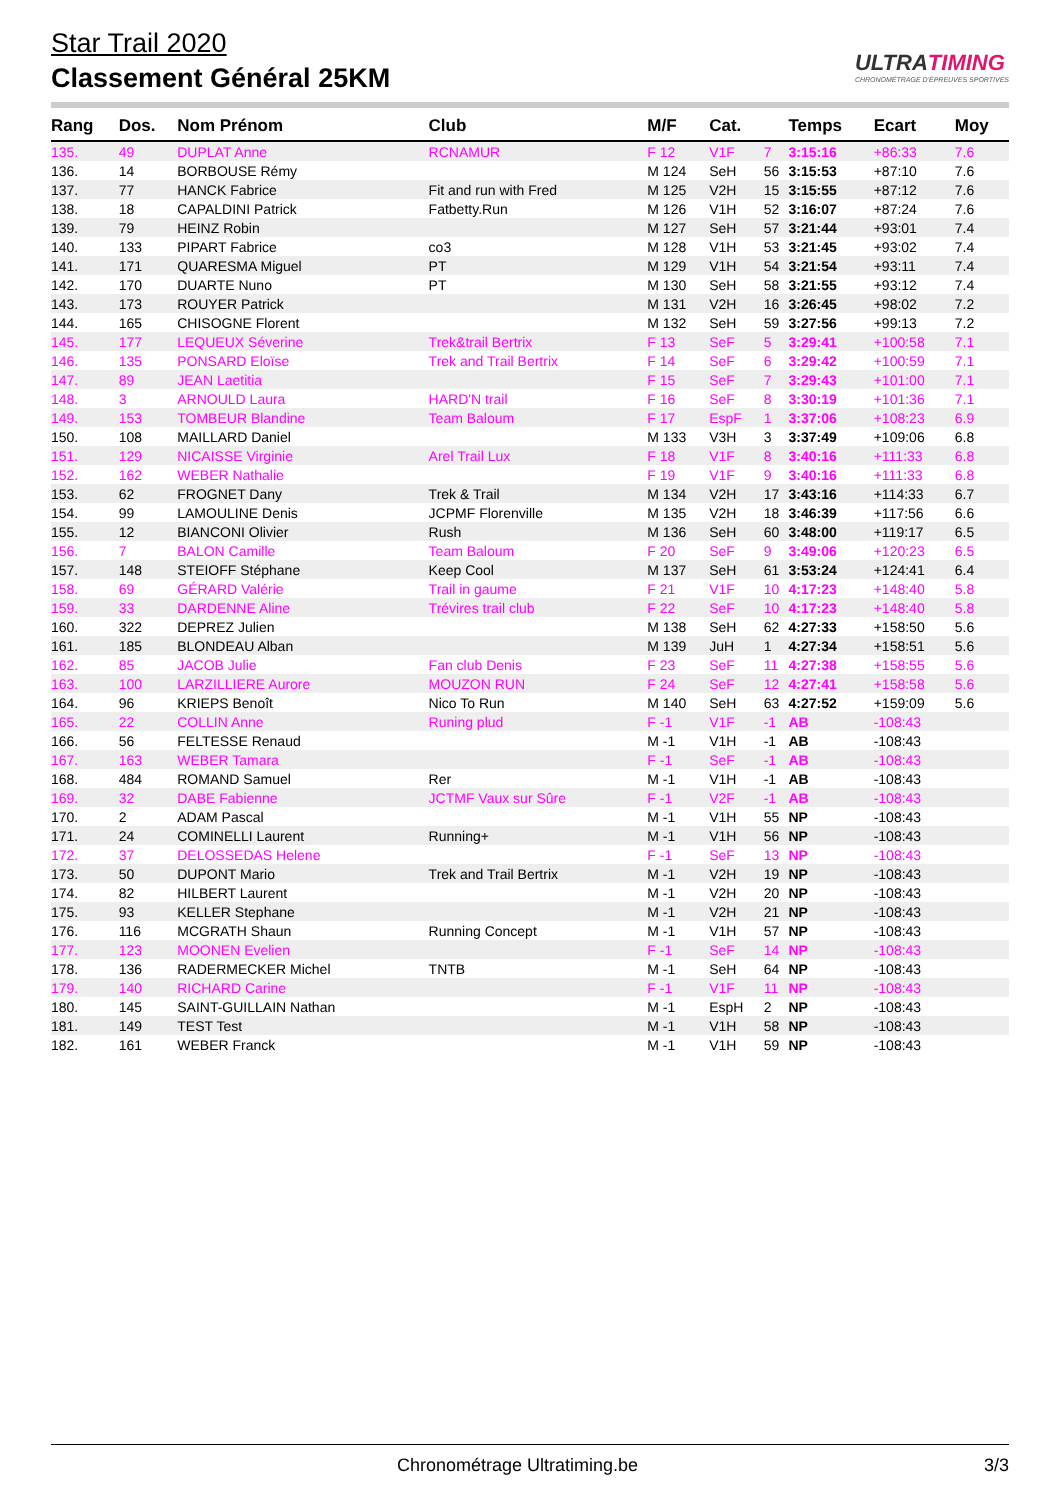Star Trail 2020
Classement Général 25KM
ULTRATIMING
CHRONOMÉTRAGE D'ÉPREUVES SPORTIVES
| Rang | Dos. | Nom Prénom | Club | M/F | Cat. | | Temps | Ecart | Moy |
| --- | --- | --- | --- | --- | --- | --- | --- | --- | --- |
| 135. | 49 | DUPLAT Anne | RCNAMUR | F 12 | V1F | 7 | 3:15:16 | +86:33 | 7.6 |
| 136. | 14 | BORBOUSE Rémy | | M 124 | SeH | 56 | 3:15:53 | +87:10 | 7.6 |
| 137. | 77 | HANCK Fabrice | Fit and run with Fred | M 125 | V2H | 15 | 3:15:55 | +87:12 | 7.6 |
| 138. | 18 | CAPALDINI Patrick | Fatbetty.Run | M 126 | V1H | 52 | 3:16:07 | +87:24 | 7.6 |
| 139. | 79 | HEINZ Robin | | M 127 | SeH | 57 | 3:21:44 | +93:01 | 7.4 |
| 140. | 133 | PIPART Fabrice | co3 | M 128 | V1H | 53 | 3:21:45 | +93:02 | 7.4 |
| 141. | 171 | QUARESMA Miguel | PT | M 129 | V1H | 54 | 3:21:54 | +93:11 | 7.4 |
| 142. | 170 | DUARTE Nuno | PT | M 130 | SeH | 58 | 3:21:55 | +93:12 | 7.4 |
| 143. | 173 | ROUYER Patrick | | M 131 | V2H | 16 | 3:26:45 | +98:02 | 7.2 |
| 144. | 165 | CHISOGNE Florent | | M 132 | SeH | 59 | 3:27:56 | +99:13 | 7.2 |
| 145. | 177 | LEQUEUX Séverine | Trek&trail Bertrix | F 13 | SeF | 5 | 3:29:41 | +100:58 | 7.1 |
| 146. | 135 | PONSARD Eloïse | Trek and Trail Bertrix | F 14 | SeF | 6 | 3:29:42 | +100:59 | 7.1 |
| 147. | 89 | JEAN Laetitia | | F 15 | SeF | 7 | 3:29:43 | +101:00 | 7.1 |
| 148. | 3 | ARNOULD Laura | HARD'N trail | F 16 | SeF | 8 | 3:30:19 | +101:36 | 7.1 |
| 149. | 153 | TOMBEUR Blandine | Team Baloum | F 17 | EspF | 1 | 3:37:06 | +108:23 | 6.9 |
| 150. | 108 | MAILLARD Daniel | | M 133 | V3H | 3 | 3:37:49 | +109:06 | 6.8 |
| 151. | 129 | NICAISSE Virginie | Arel Trail Lux | F 18 | V1F | 8 | 3:40:16 | +111:33 | 6.8 |
| 152. | 162 | WEBER Nathalie | | F 19 | V1F | 9 | 3:40:16 | +111:33 | 6.8 |
| 153. | 62 | FROGNET Dany | Trek & Trail | M 134 | V2H | 17 | 3:43:16 | +114:33 | 6.7 |
| 154. | 99 | LAMOULINE Denis | JCPMF Florenville | M 135 | V2H | 18 | 3:46:39 | +117:56 | 6.6 |
| 155. | 12 | BIANCONI Olivier | Rush | M 136 | SeH | 60 | 3:48:00 | +119:17 | 6.5 |
| 156. | 7 | BALON Camille | Team Baloum | F 20 | SeF | 9 | 3:49:06 | +120:23 | 6.5 |
| 157. | 148 | STEIOFF Stéphane | Keep Cool | M 137 | SeH | 61 | 3:53:24 | +124:41 | 6.4 |
| 158. | 69 | GÉRARD Valérie | Trail in gaume | F 21 | V1F | 10 | 4:17:23 | +148:40 | 5.8 |
| 159. | 33 | DARDENNE Aline | Trévires trail club | F 22 | SeF | 10 | 4:17:23 | +148:40 | 5.8 |
| 160. | 322 | DEPREZ Julien | | M 138 | SeH | 62 | 4:27:33 | +158:50 | 5.6 |
| 161. | 185 | BLONDEAU Alban | | M 139 | JuH | 1 | 4:27:34 | +158:51 | 5.6 |
| 162. | 85 | JACOB Julie | Fan club Denis | F 23 | SeF | 11 | 4:27:38 | +158:55 | 5.6 |
| 163. | 100 | LARZILLIERE Aurore | MOUZON RUN | F 24 | SeF | 12 | 4:27:41 | +158:58 | 5.6 |
| 164. | 96 | KRIEPS Benoît | Nico To Run | M 140 | SeH | 63 | 4:27:52 | +159:09 | 5.6 |
| 165. | 22 | COLLIN Anne | Runing plud | F -1 | V1F | -1 | AB | -108:43 | |
| 166. | 56 | FELTESSE Renaud | | M -1 | V1H | -1 | AB | -108:43 | |
| 167. | 163 | WEBER Tamara | | F -1 | SeF | -1 | AB | -108:43 | |
| 168. | 484 | ROMAND Samuel | Rer | M -1 | V1H | -1 | AB | -108:43 | |
| 169. | 32 | DABE Fabienne | JCTMF Vaux sur Sûre | F -1 | V2F | -1 | AB | -108:43 | |
| 170. | 2 | ADAM Pascal | | M -1 | V1H | 55 | NP | -108:43 | |
| 171. | 24 | COMINELLI Laurent | Running+ | M -1 | V1H | 56 | NP | -108:43 | |
| 172. | 37 | DELOSSEDAS Helene | | F -1 | SeF | 13 | NP | -108:43 | |
| 173. | 50 | DUPONT Mario | Trek and Trail Bertrix | M -1 | V2H | 19 | NP | -108:43 | |
| 174. | 82 | HILBERT Laurent | | M -1 | V2H | 20 | NP | -108:43 | |
| 175. | 93 | KELLER Stephane | | M -1 | V2H | 21 | NP | -108:43 | |
| 176. | 116 | MCGRATH Shaun | Running Concept | M -1 | V1H | 57 | NP | -108:43 | |
| 177. | 123 | MOONEN Evelien | | F -1 | SeF | 14 | NP | -108:43 | |
| 178. | 136 | RADERMECKER Michel | TNTB | M -1 | SeH | 64 | NP | -108:43 | |
| 179. | 140 | RICHARD Carine | | F -1 | V1F | 11 | NP | -108:43 | |
| 180. | 145 | SAINT-GUILLAIN Nathan | | M -1 | EspH | 2 | NP | -108:43 | |
| 181. | 149 | TEST Test | | M -1 | V1H | 58 | NP | -108:43 | |
| 182. | 161 | WEBER Franck | | M -1 | V1H | 59 | NP | -108:43 | |
Chronométrage Ultratiming.be 3/3